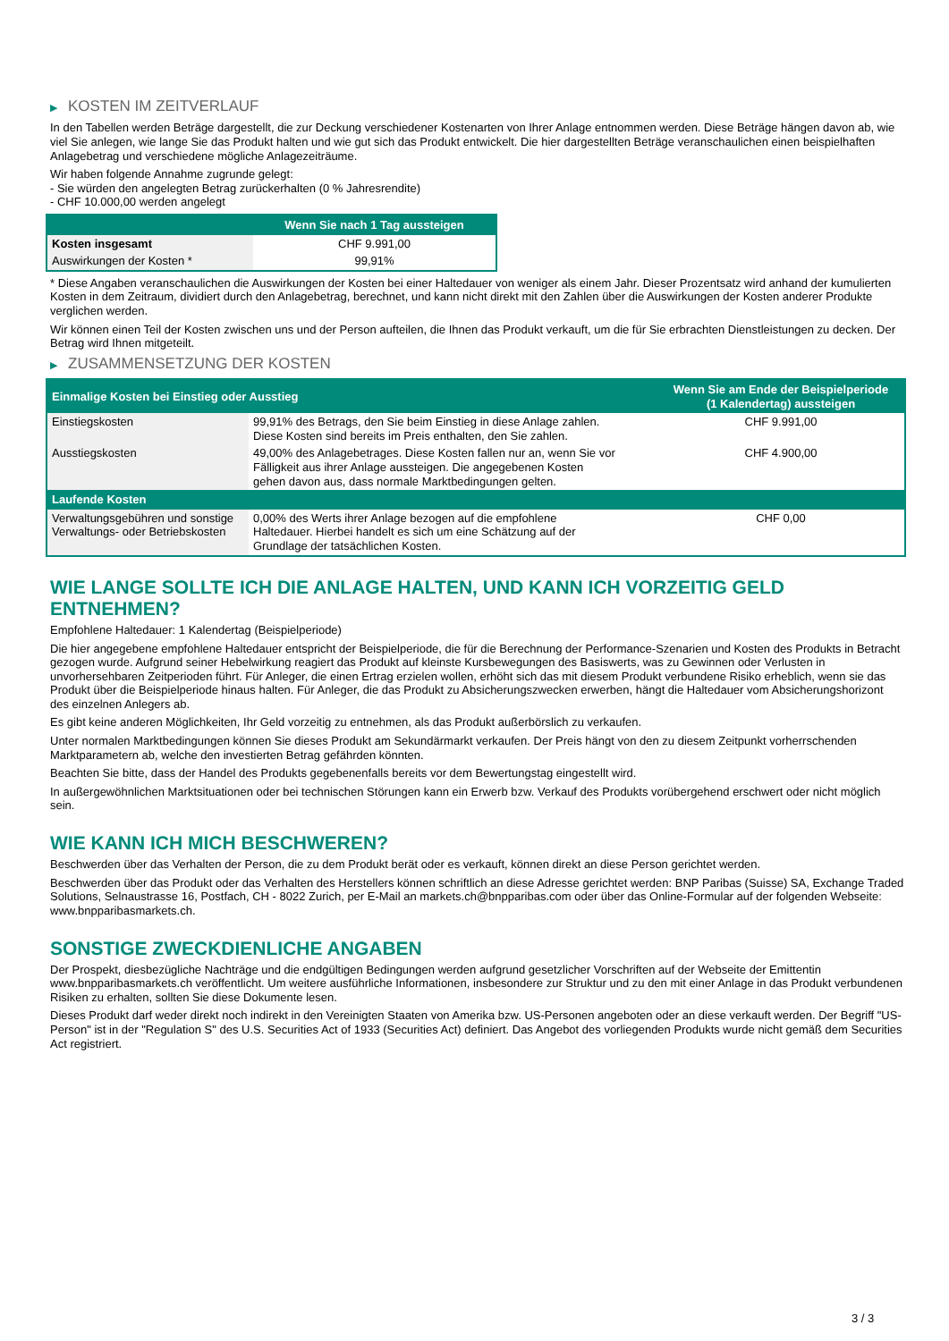▶ KOSTEN IM ZEITVERLAUF
In den Tabellen werden Beträge dargestellt, die zur Deckung verschiedener Kostenarten von Ihrer Anlage entnommen werden. Diese Beträge hängen davon ab, wie viel Sie anlegen, wie lange Sie das Produkt halten und wie gut sich das Produkt entwickelt. Die hier dargestellten Beträge veranschaulichen einen beispielhaften Anlagebetrag und verschiedene mögliche Anlagezeiträume.
Wir haben folgende Annahme zugrunde gelegt:
- Sie würden den angelegten Betrag zurückerhalten (0 % Jahresrendite)
- CHF 10.000,00 werden angelegt
| | Wenn Sie nach 1 Tag aussteigen |
| --- | --- |
| Kosten insgesamt | CHF 9.991,00 |
| Auswirkungen der Kosten * | 99,91% |
* Diese Angaben veranschaulichen die Auswirkungen der Kosten bei einer Haltedauer von weniger als einem Jahr. Dieser Prozentsatz wird anhand der kumulierten Kosten in dem Zeitraum, dividiert durch den Anlagebetrag, berechnet, und kann nicht direkt mit den Zahlen über die Auswirkungen der Kosten anderer Produkte verglichen werden.
Wir können einen Teil der Kosten zwischen uns und der Person aufteilen, die Ihnen das Produkt verkauft, um die für Sie erbrachten Dienstleistungen zu decken. Der Betrag wird Ihnen mitgeteilt.
▶ ZUSAMMENSETZUNG DER KOSTEN
| Einmalige Kosten bei Einstieg oder Ausstieg | | Wenn Sie am Ende der Beispielperiode (1 Kalendertag) aussteigen |
| --- | --- | --- |
| Einstiegskosten | 99,91% des Betrags, den Sie beim Einstieg in diese Anlage zahlen. Diese Kosten sind bereits im Preis enthalten, den Sie zahlen. | CHF 9.991,00 |
| Ausstiegskosten | 49,00% des Anlagebetrages. Diese Kosten fallen nur an, wenn Sie vor Fälligkeit aus ihrer Anlage aussteigen. Die angegebenen Kosten gehen davon aus, dass normale Marktbedingungen gelten. | CHF 4.900,00 |
| Laufende Kosten | | |
| Verwaltungsgebühren und sonstige Verwaltungs- oder Betriebskosten | 0,00% des Werts ihrer Anlage bezogen auf die empfohlene Haltedauer. Hierbei handelt es sich um eine Schätzung auf der Grundlage der tatsächlichen Kosten. | CHF 0,00 |
WIE LANGE SOLLTE ICH DIE ANLAGE HALTEN, UND KANN ICH VORZEITIG GELD ENTNEHMEN?
Empfohlene Haltedauer: 1 Kalendertag (Beispielperiode)
Die hier angegebene empfohlene Haltedauer entspricht der Beispielperiode, die für die Berechnung der Performance-Szenarien und Kosten des Produkts in Betracht gezogen wurde. Aufgrund seiner Hebelwirkung reagiert das Produkt auf kleinste Kursbewegungen des Basiswerts, was zu Gewinnen oder Verlusten in unvorhersehbaren Zeitperioden führt. Für Anleger, die einen Ertrag erzielen wollen, erhöht sich das mit diesem Produkt verbundene Risiko erheblich, wenn sie das Produkt über die Beispielperiode hinaus halten. Für Anleger, die das Produkt zu Absicherungszwecken erwerben, hängt die Haltedauer vom Absicherungshorizont des einzelnen Anlegers ab.
Es gibt keine anderen Möglichkeiten, Ihr Geld vorzeitig zu entnehmen, als das Produkt außerbörslich zu verkaufen.
Unter normalen Marktbedingungen können Sie dieses Produkt am Sekundärmarkt verkaufen. Der Preis hängt von den zu diesem Zeitpunkt vorherrschenden Marktparametern ab, welche den investierten Betrag gefährden könnten.
Beachten Sie bitte, dass der Handel des Produkts gegebenenfalls bereits vor dem Bewertungstag eingestellt wird.
In außergewöhnlichen Marktsituationen oder bei technischen Störungen kann ein Erwerb bzw. Verkauf des Produkts vorübergehend erschwert oder nicht möglich sein.
WIE KANN ICH MICH BESCHWEREN?
Beschwerden über das Verhalten der Person, die zu dem Produkt berät oder es verkauft, können direkt an diese Person gerichtet werden.
Beschwerden über das Produkt oder das Verhalten des Herstellers können schriftlich an diese Adresse gerichtet werden: BNP Paribas (Suisse) SA, Exchange Traded Solutions, Selnaustrasse 16, Postfach, CH - 8022 Zurich, per E-Mail an markets.ch@bnpparibas.com oder über das Online-Formular auf der folgenden Webseite: www.bnpparibasmarkets.ch.
SONSTIGE ZWECKDIENLICHE ANGABEN
Der Prospekt, diesbezügliche Nachträge und die endgültigen Bedingungen werden aufgrund gesetzlicher Vorschriften auf der Webseite der Emittentin www.bnpparibasmarkets.ch veröffentlicht. Um weitere ausführliche Informationen, insbesondere zur Struktur und zu den mit einer Anlage in das Produkt verbundenen Risiken zu erhalten, sollten Sie diese Dokumente lesen.
Dieses Produkt darf weder direkt noch indirekt in den Vereinigten Staaten von Amerika bzw. US-Personen angeboten oder an diese verkauft werden. Der Begriff "US-Person" ist in der "Regulation S" des U.S. Securities Act of 1933 (Securities Act) definiert. Das Angebot des vorliegenden Produkts wurde nicht gemäß dem Securities Act registriert.
3 / 3